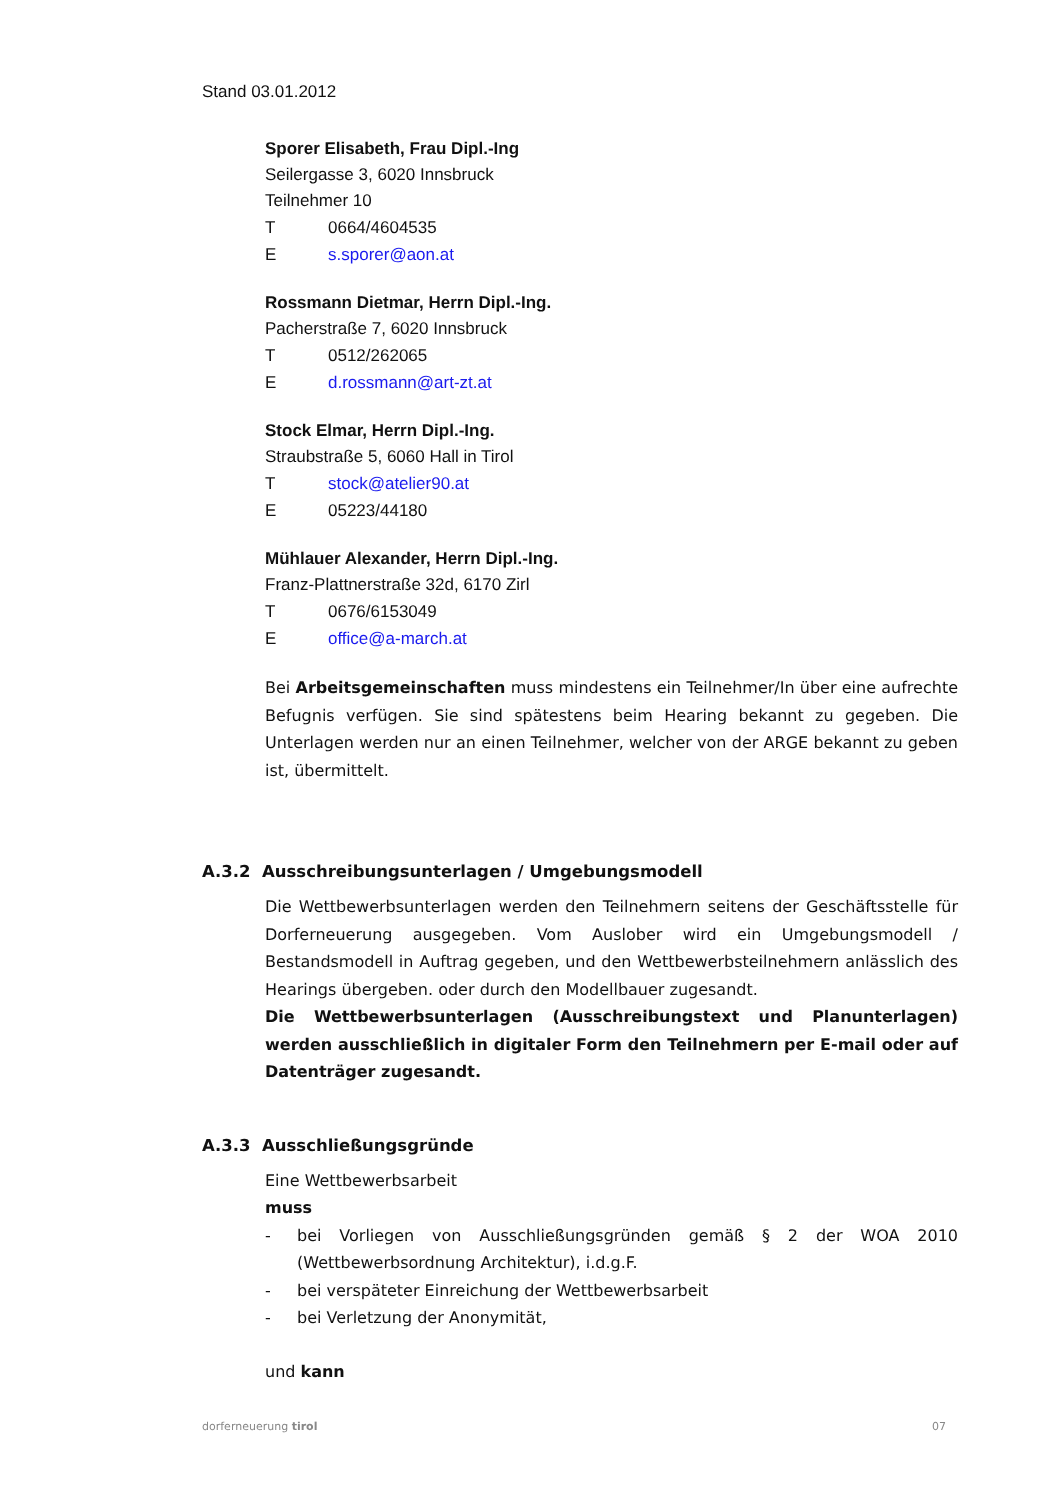Stand 03.01.2012
Sporer Elisabeth, Frau Dipl.-Ing
Seilergasse 3, 6020 Innsbruck
Teilnehmer 10
T 0664/4604535
Es.sporer@aon.at
Rossmann Dietmar, Herrn Dipl.-Ing.
Pacherstraße 7, 6020 Innsbruck
T 0512/262065
Ed.rossmann@art-zt.at
Stock Elmar, Herrn Dipl.-Ing.
Straubstraße 5, 6060 Hall in Tirol
Tstock@atelier90.at
E 05223/44180
Mühlauer Alexander, Herrn Dipl.-Ing.
Franz-Plattnerstraße 32d, 6170 Zirl
T 0676/6153049
Eoffice@a-march.at
Bei Arbeitsgemeinschaften muss mindestens ein Teilnehmer/In über eine aufrechte Befugnis verfügen. Sie sind spätestens beim Hearing bekannt zu gegeben. Die Unterlagen werden nur an einen Teilnehmer, welcher von der ARGE bekannt zu geben ist, übermittelt.
A.3.2 Ausschreibungsunterlagen / Umgebungsmodell
Die Wettbewerbsunterlagen werden den Teilnehmern seitens der Geschäftsstelle für Dorferneuerung ausgegeben. Vom Auslober wird ein Umgebungsmodell / Bestandsmodell in Auftrag gegeben, und den Wettbewerbsteilnehmern anlässlich des Hearings übergeben. oder durch den Modellbauer zugesandt.
Die Wettbewerbsunterlagen (Ausschreibungstext und Planunterlagen) werden ausschließlich in digitaler Form den Teilnehmern per E-mail oder auf Datenträger zugesandt.
A.3.3 Ausschließungsgründe
Eine Wettbewerbsarbeit
muss
- bei Vorliegen von Ausschließungsgründen gemäß § 2 der WOA 2010 (Wettbewerbsordnung Architektur), i.d.g.F.
- bei verspäteter Einreichung der Wettbewerbsarbeit
- bei Verletzung der Anonymität,
und kann
dorferneuerung tirol 07